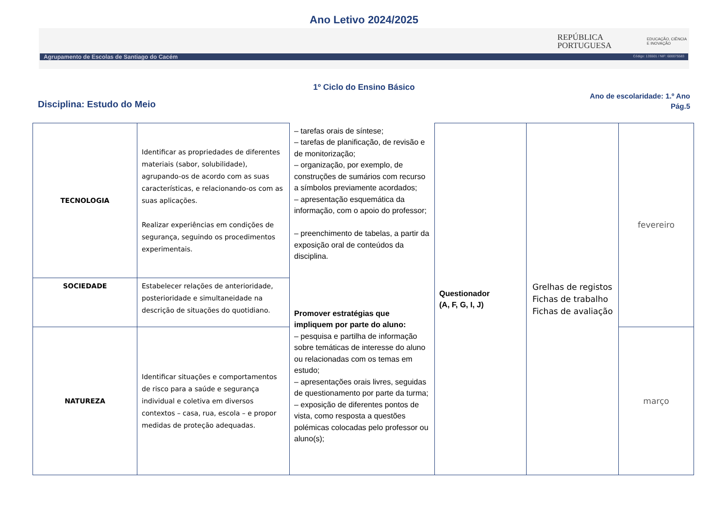Ano Letivo 2024/2025
REPÚBLICA
PORTUGUESA
EDUCAÇÃO, CIÊNCIA
E INOVAÇÃO
Agrupamento de Escolas de Santiago do Cacém
Código: 135501 / NIF: 600075583
1º Ciclo do Ensino Básico
Disciplina: Estudo do Meio
Ano de escolaridade: 1.º Ano
Pág.5
| TECNOLOGIA | Identificar as propriedades de diferentes materiais (sabor, solubilidade), agrupando-os de acordo com as suas características, e relacionando-os com as suas aplicações. Realizar experiências em condições de segurança, seguindo os procedimentos experimentais. | – tarefas orais de síntese; – tarefas de planificação, de revisão e de monitorização; – organização, por exemplo, de construções de sumários com recurso a símbolos previamente acordados; – apresentação esquemática da informação, com o apoio do professor; – preenchimento de tabelas, a partir da exposição oral de conteúdos da disciplina. Promover estratégias que impliquem por parte do aluno: – pesquisa e partilha de informação sobre temáticas de interesse do aluno ou relacionadas com os temas em estudo; – apresentações orais livres, seguidas de questionamento por parte da turma; – exposição de diferentes pontos de vista, como resposta a questões polémicas colocadas pelo professor ou aluno(s); | Questionador (A, F, G, I, J) | Grelhas de registos Fichas de trabalho Fichas de avaliação | fevereiro |
| SOCIEDADE | Estabelecer relações de anterioridade, posterioridade e simultaneidade na descrição de situações do quotidiano. | | | | |
| NATUREZA | Identificar situações e comportamentos de risco para a saúde e segurança individual e coletiva em diversos contextos – casa, rua, escola – e propor medidas de proteção adequadas. | | | | março |